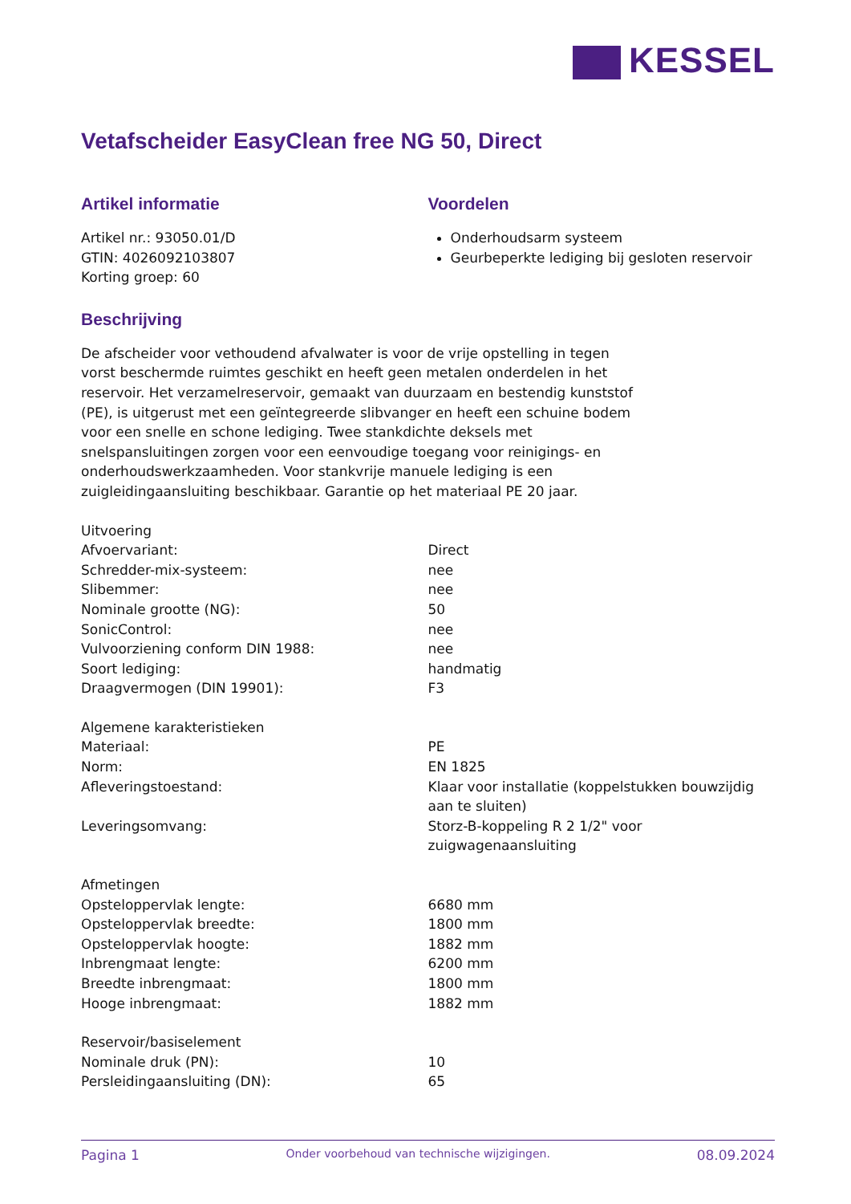KESSEL
Vetafscheider EasyClean free NG 50, Direct
Artikel informatie
Artikel nr.: 93050.01/D
GTIN: 4026092103807
Korting groep: 60
Voordelen
Onderhoudsarm systeem
Geurbeperkte lediging bij gesloten reservoir
Beschrijving
De afscheider voor vethoudend afvalwater is voor de vrije opstelling in tegen vorst beschermde ruimtes geschikt en heeft geen metalen onderdelen in het reservoir. Het verzamelreservoir, gemaakt van duurzaam en bestendig kunststof (PE), is uitgerust met een geïntegreerde slibvanger en heeft een schuine bodem voor een snelle en schone lediging. Twee stankdichte deksels met snelspansluitingen zorgen voor een eenvoudige toegang voor reinigings- en onderhoudswerkzaamheden. Voor stankvrije manuele lediging is een zuigleidingaansluiting beschikbaar. Garantie op het materiaal PE 20 jaar.
| Uitvoering | |
| Afvoervariant: | Direct |
| Schredder-mix-systeem: | nee |
| Slibemmer: | nee |
| Nominale grootte (NG): | 50 |
| SonicControl: | nee |
| Vulvoorziening conform DIN 1988: | nee |
| Soort lediging: | handmatig |
| Draagvermogen (DIN 19901): | F3 |
| Algemene karakteristieken | |
| Materiaal: | PE |
| Norm: | EN 1825 |
| Afleveringstoestand: | Klaar voor installatie (koppelstukken bouwzijdig aan te sluiten) |
| Leveringsomvang: | Storz-B-koppeling R 2 1/2" voor zuigwagenaansluiting |
| Afmetingen | |
| Opsteloppervlak lengte: | 6680 mm |
| Opsteloppervlak breedte: | 1800 mm |
| Opsteloppervlak hoogte: | 1882 mm |
| Inbrengmaat lengte: | 6200 mm |
| Breedte inbrengmaat: | 1800 mm |
| Hooge inbrengmaat: | 1882 mm |
| Reservoir/basiselement | |
| Nominale druk (PN): | 10 |
| Persleidingaansluiting (DN): | 65 |
Pagina 1 Onder voorbehoud van technische wijzigingen. 08.09.2024